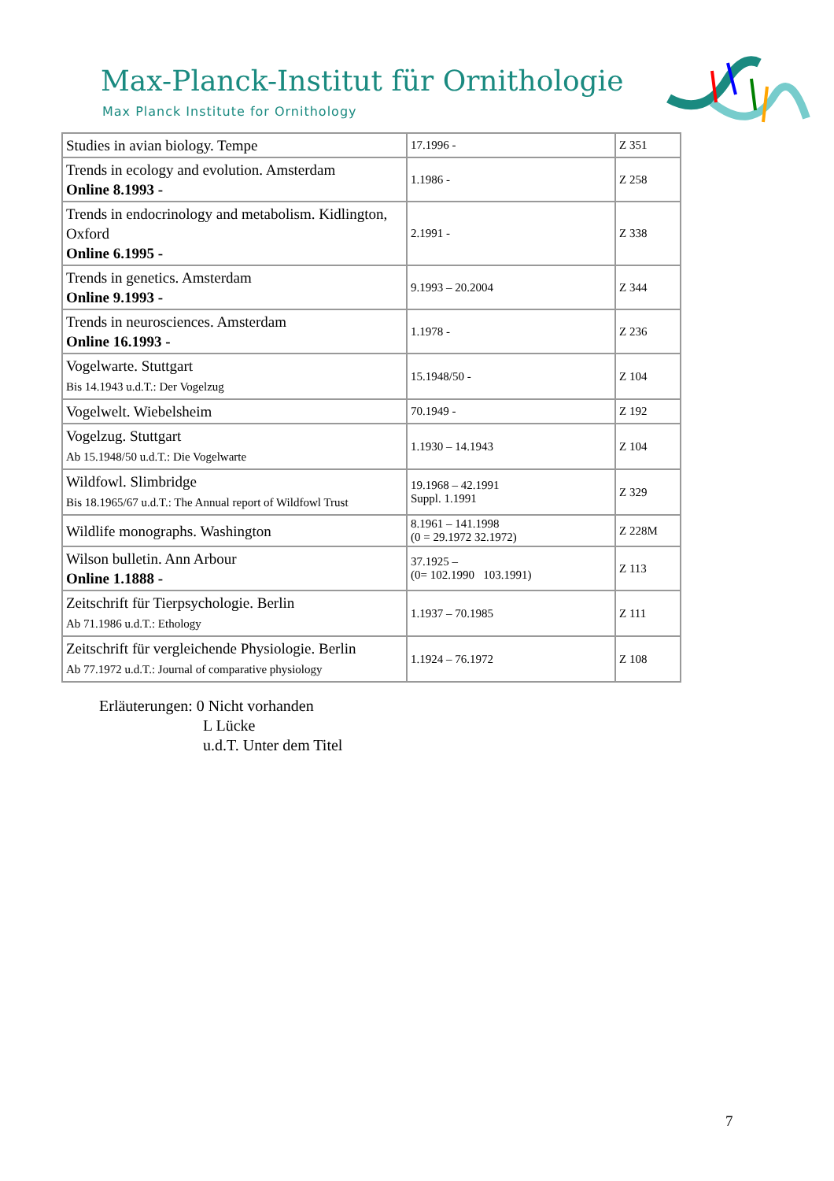Max-Planck-Institut für Ornithologie
Max Planck Institute for Ornithology
| Studies in avian biology. Tempe | 17.1996 - | Z 351 |
| Trends in ecology and evolution. Amsterdam Online 8.1993 - | 1.1986 - | Z 258 |
| Trends in endocrinology and metabolism. Kidlington, Oxford Online 6.1995 - | 2.1991 - | Z 338 |
| Trends in genetics. Amsterdam Online 9.1993 - | 9.1993 – 20.2004 | Z 344 |
| Trends in neurosciences. Amsterdam Online 16.1993 - | 1.1978 - | Z 236 |
| Vogelwarte. Stuttgart Bis 14.1943 u.d.T.: Der Vogelzug | 15.1948/50 - | Z 104 |
| Vogelwelt. Wiebelsheim | 70.1949 - | Z 192 |
| Vogelzug. Stuttgart Ab 15.1948/50 u.d.T.: Die Vogelwarte | 1.1930 – 14.1943 | Z 104 |
| Wildfowl. Slimbridge Bis 18.1965/67 u.d.T.: The Annual report of Wildfowl Trust | 19.1968 – 42.1991 Suppl. 1.1991 | Z 329 |
| Wildlife monographs. Washington | 8.1961 – 141.1998 (0 = 29.1972 32.1972) | Z 228M |
| Wilson bulletin. Ann Arbour Online 1.1888 - | 37.1925 – (0= 102.1990 103.1991) | Z 113 |
| Zeitschrift für Tierpsychologie. Berlin Ab 71.1986 u.d.T.: Ethology | 1.1937 – 70.1985 | Z 111 |
| Zeitschrift für vergleichende Physiologie. Berlin Ab 77.1972 u.d.T.: Journal of comparative physiology | 1.1924 – 76.1972 | Z 108 |
Erläuterungen: 0 Nicht vorhanden
L Lücke
u.d.T. Unter dem Titel
7